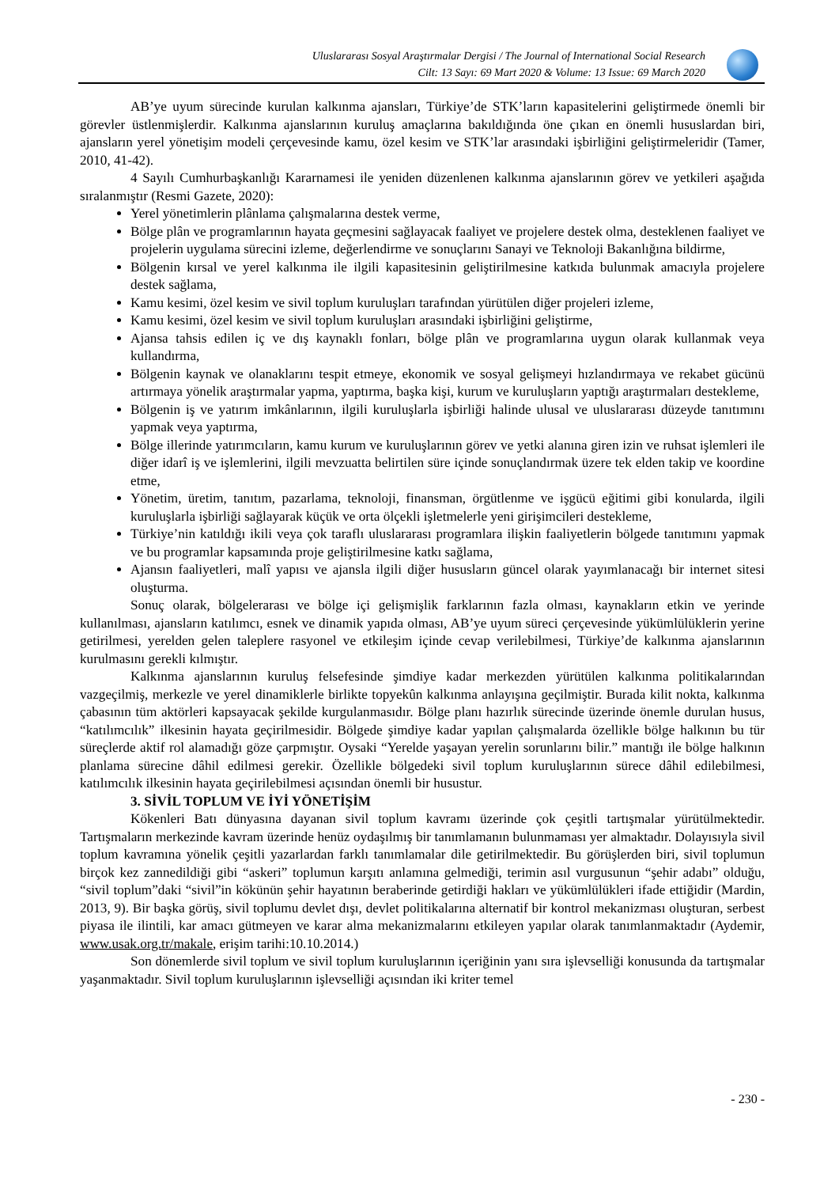Uluslararası Sosyal Araştırmalar Dergisi / The Journal of International Social Research
Cilt: 13 Sayı: 69 Mart 2020 & Volume: 13 Issue: 69 March 2020
AB’ye uyum sürecinde kurulan kalkınma ajansları, Türkiye’de STK’ların kapasitelerini geliştirmede önemli bir görevler üstlenmişlerdir. Kalkınma ajanslarının kuruluş amaçlarına bakıldığında öne çıkan en önemli hususlardan biri, ajansların yerel yönetişim modeli çerçevesinde kamu, özel kesim ve STK’lar arasındaki işbirliğini geliştirmeleridir (Tamer, 2010, 41-42).
4 Sayılı Cumhurbaşkanlığı Kararnamesi ile yeniden düzenlenen kalkınma ajanslarının görev ve yetkileri aşağıda sıralanmıştır (Resmi Gazete, 2020):
Yerel yönetimlerin plânlama çalışmalarına destek verme,
Bölge plân ve programlarının hayata geçmesini sağlayacak faaliyet ve projelere destek olma, desteklenen faaliyet ve projelerin uygulama sürecini izleme, değerlendirme ve sonuçlarını Sanayi ve Teknoloji Bakanlığına bildirme,
Bölgenin kırsal ve yerel kalkınma ile ilgili kapasitesinin geliştirilmesine katkıda bulunmak amacıyla projelere destek sağlama,
Kamu kesimi, özel kesim ve sivil toplum kuruluşları tarafından yürütülen diğer projeleri izleme,
Kamu kesimi, özel kesim ve sivil toplum kuruluşları arasındaki işbirliğini geliştirme,
Ajansa tahsis edilen iç ve dış kaynaklı fonları, bölge plân ve programlarına uygun olarak kullanmak veya kullandırma,
Bölgenin kaynak ve olanaklarını tespit etmeye, ekonomik ve sosyal gelişmeyi hızlandırmaya ve rekabet gücünü artırmaya yönelik araştırmalar yapma, yaptırma, başka kişi, kurum ve kuruluşların yaptığı araştırmaları destekleme,
Bölgenin iş ve yatırım imkânlarının, ilgili kuruluşlarla işbirliği halinde ulusal ve uluslararası düzeyde tanıtımını yapmak veya yaptırma,
Bölge illerinde yatırımcıların, kamu kurum ve kuruluşlarının görev ve yetki alanına giren izin ve ruhsat işlemleri ile diğer idarî iş ve işlemlerini, ilgili mevzuatta belirtilen süre içinde sonuçlandırmak üzere tek elden takip ve koordine etme,
Yönetim, üretim, tanıtım, pazarlama, teknoloji, finansman, örgütlenme ve işgücü eğitimi gibi konularda, ilgili kuruluşlarla işbirliği sağlayarak küçük ve orta ölçekli işletmelerle yeni girişimcileri destekleme,
Türkiye’nin katıldığı ikili veya çok taraflı uluslararası programlara ilişkin faaliyetlerin bölgede tanıtımını yapmak ve bu programlar kapsamında proje geliştirilmesine katkı sağlama,
Ajansın faaliyetleri, malî yapısı ve ajansla ilgili diğer hususların güncel olarak yayımlanacağı bir internet sitesi oluşturma.
Sonuç olarak, bölgelerarası ve bölge içi gelişmişlik farklarının fazla olması, kaynakların etkin ve yerinde kullanılması, ajansların katılımcı, esnek ve dinamik yapıda olması, AB’ye uyum süreci çerçevesinde yükümlülüklerin yerine getirilmesi, yerelden gelen taleplere rasyonel ve etkileşim içinde cevap verilebilmesi, Türkiye’de kalkınma ajanslarının kurulmasını gerekli kılmıştır.
Kalkınma ajanslarının kuruluş felsefesinde şimdiye kadar merkezden yürütülen kalkınma politikalarından vazgeçilmiş, merkezle ve yerel dinamiklerle birlikte topyekûn kalkınma anlayışına geçilmiştir. Burada kilit nokta, kalkınma çabasının tüm aktörleri kapsayacak şekilde kurgulanmasıdır. Bölge planı hazırlık sürecinde üzerinde önemle durulan husus, “katılımcılık” ilkesinin hayata geçirilmesidir. Bölgede şimdiye kadar yapılan çalışmalarda özellikle bölge halkının bu tür süreçlerde aktif rol alamadığı göze çarpmıştır. Oysaki “Yerelde yaşayan yerelin sorunlarını bilir.” mantığı ile bölge halkının planlama sürecine dâhil edilmesi gerekir. Özellikle bölgedeki sivil toplum kuruluşlarının sürece dâhil edilebilmesi, katılımcılık ilkesinin hayata geçirilebilmesi açısından önemli bir husustur.
3. SİVİL TOPLUM VE İYİ YÖNETİŞİM
Kökenleri Batı dünyasına dayanan sivil toplum kavramı üzerinde çok çeşitli tartışmalar yürütülmektedir. Tartışmaların merkezinde kavram üzerinde henüz oydaşılmış bir tanımlamanın bulunmaması yer almaktadır. Dolayısıyla sivil toplum kavramına yönelik çeşitli yazarlardan farklı tanımlamalar dile getirilmektedir. Bu görüşlerden biri, sivil toplumun birçok kez zannedildiği gibi “askeri” toplumun karşıtı anlamına gelmediği, terimin asıl vurgusunun “şehir adabı” olduğu, “sivil toplum”daki “sivil”in kökünün şehir hayatının beraberinde getirdiği hakları ve yükümlülükleri ifade ettiğidir (Mardin, 2013, 9). Bir başka görüş, sivil toplumu devlet dışı, devlet politikalarına alternatif bir kontrol mekanizması oluşturan, serbest piyasa ile ilintili, kar amacı gütmeyen ve karar alma mekanizmalarını etkileyen yapılar olarak tanımlanmaktadır (Aydemir, www.usak.org.tr/makale, erişim tarihi:10.10.2014.)
Son dönemlerde sivil toplum ve sivil toplum kuruluşlarının içeriğinin yanı sıra işlevselliği konusunda da tartışmalar yaşanmaktadır. Sivil toplum kuruluşlarının işlevselliği açısından iki kriter temel
- 230 -